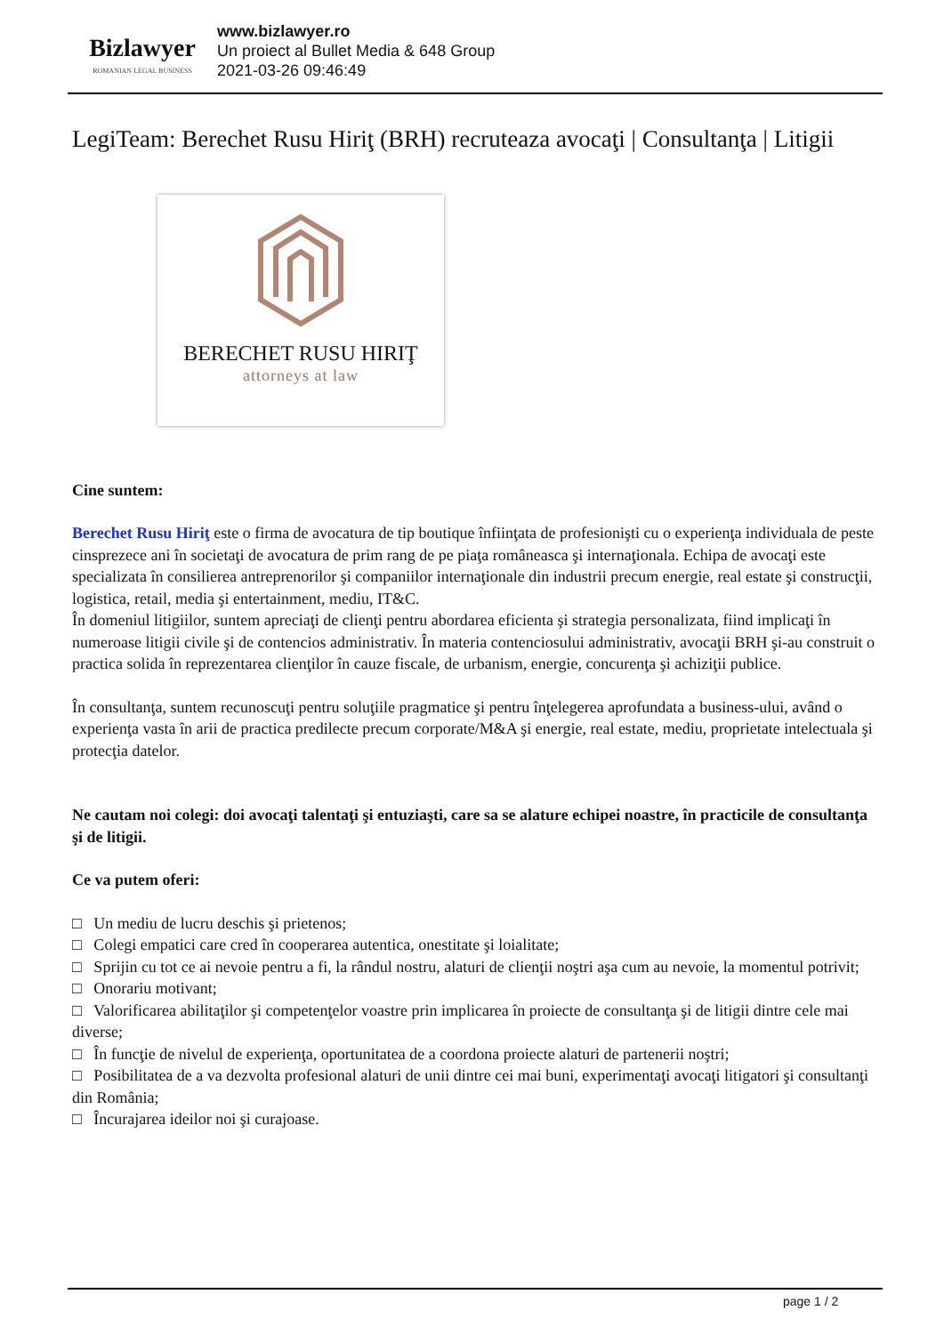Bizlawyer
ROMANIAN LEGAL BUSINESS
www.bizlawyer.ro
Un proiect al Bullet Media & 648 Group
2021-03-26 09:46:49
LegiTeam: Berechet Rusu Hiriţ (BRH) recruteaza avocaţi | Consultanţa | Litigii
BERECHET RUSU HIRIŢ
attorneys at law
Cine suntem:
Berechet Rusu Hiriţ este o firma de avocatura de tip boutique înfiinţata de profesionişti cu o experienţa individuala de peste cinsprezece ani în societaţi de avocatura de prim rang de pe piaţa româneasca şi internaţionala. Echipa de avocaţi este specializata în consilierea antreprenorilor şi companiilor internaţionale din industrii precum energie, real estate şi construcţii, logistica, retail, media şi entertainment, mediu, IT&C.
În domeniul litigiilor, suntem apreciaţi de clienţi pentru abordarea eficienta şi strategia personalizata, fiind implicaţi în numeroase litigii civile şi de contencios administrativ. În materia contenciosului administrativ, avocaţii BRH şi-au construit o practica solida în reprezentarea clienţilor în cauze fiscale, de urbanism, energie, concurenţa şi achiziţii publice.
În consultanţa, suntem recunoscuţi pentru soluţiile pragmatice şi pentru înţelegerea aprofundata a business-ului, având o experienţa vasta în arii de practica predilecte precum corporate/M&A şi energie, real estate, mediu, proprietate intelectuala şi protecţia datelor.
Ne cautam noi colegi: doi avocaţi talentaţi şi entuziaşti, care sa se alature echipei noastre, în practicile de consultanţa şi de litigii.
Ce va putem oferi:
□ Un mediu de lucru deschis şi prietenos;
□ Colegi empatici care cred în cooperarea autentica, onestitate şi loialitate;
□ Sprijin cu tot ce ai nevoie pentru a fi, la rândul nostru, alaturi de clienţii noştri aşa cum au nevoie, la momentul potrivit;
□ Onorariu motivant;
□ Valorificarea abilitaţilor şi competenţelor voastre prin implicarea în proiecte de consultanţa şi de litigii dintre cele mai diverse;
□ În funcţie de nivelul de experienţa, oportunitatea de a coordona proiecte alaturi de partenerii noştri;
□ Posibilitatea de a va dezvolta profesional alaturi de unii dintre cei mai buni, experimentaţi avocaţi litigatori şi consultanţi din România;
□ Încurajarea ideilor noi şi curajoase.
page 1 / 2